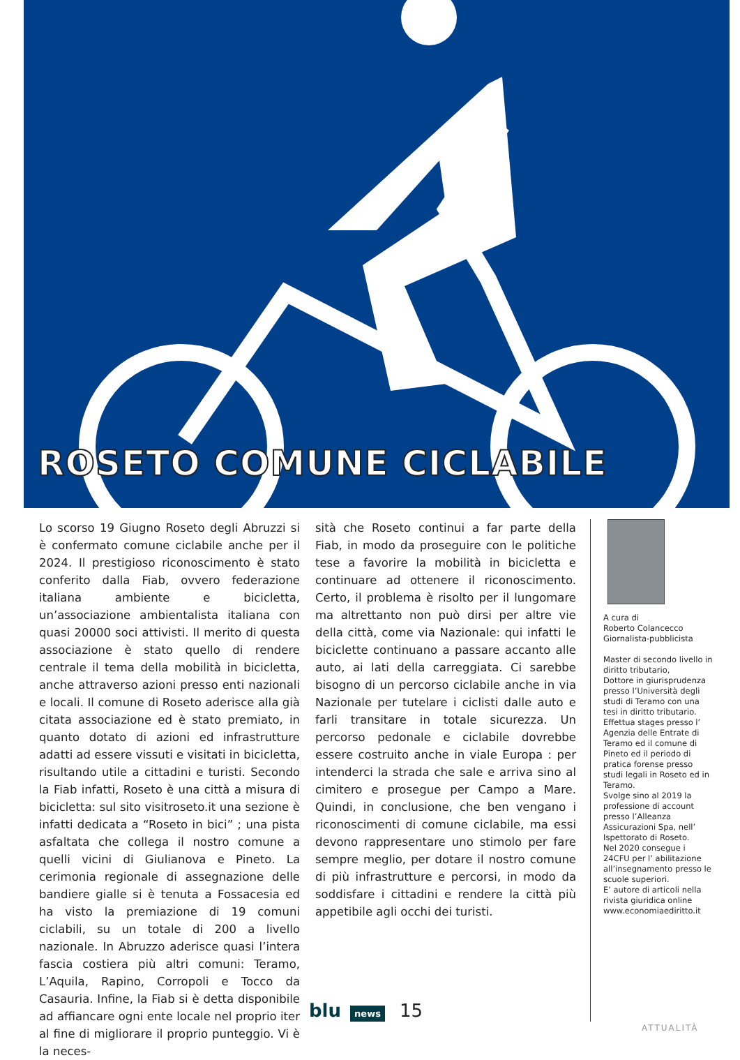ROSETO COMUNE CICLABILE
Lo scorso 19 Giugno Roseto degli Abruzzi si è confermato comune ciclabile anche per il 2024. Il prestigioso riconoscimento è stato conferito dalla Fiab, ovvero federazione italiana ambiente e bicicletta, un’associazione ambientalista italiana con quasi 20000 soci attivisti. Il merito di questa associazione è stato quello di rendere centrale il tema della mobilità in bicicletta, anche attraverso azioni presso enti nazionali e locali. Il comune di Roseto aderisce alla già citata associazione ed è stato premiato, in quanto dotato di azioni ed infrastrutture adatti ad essere vissuti e visitati in bicicletta, risultando utile a cittadini e turisti. Secondo la Fiab infatti, Roseto è una città a misura di bicicletta: sul sito visitroseto.it una sezione è infatti dedicata a “Roseto in bici” ; una pista asfaltata che collega il nostro comune a quelli vicini di Giulianova e Pineto. La cerimonia regionale di assegnazione delle bandiere gialle si è tenuta a Fossacesia ed ha visto la premiazione di 19 comuni ciclabili, su un totale di 200 a livello nazionale. In Abruzzo aderisce quasi l’intera fascia costiera più altri comuni: Teramo, L’Aquila, Rapino, Corropoli e Tocco da Casauria. Infine, la Fiab si è detta disponibile ad affiancare ogni ente locale nel proprio iter al fine di migliorare il proprio punteggio. Vi è la neces-
sità che Roseto continui a far parte della Fiab, in modo da proseguire con le politiche tese a favorire la mobilità in bicicletta e continuare ad ottenere il riconoscimento. Certo, il problema è risolto per il lungomare ma altrettanto non può dirsi per altre vie della città, come via Nazionale: qui infatti le biciclette continuano a passare accanto alle auto, ai lati della carreggiata. Ci sarebbe bisogno di un percorso ciclabile anche in via Nazionale per tutelare i ciclisti dalle auto e farli transitare in totale sicurezza. Un percorso pedonale e ciclabile dovrebbe essere costruito anche in viale Europa : per intenderci la strada che sale e arriva sino al cimitero e prosegue per Campo a Mare. Quindi, in conclusione, che ben vengano i riconoscimenti di comune ciclabile, ma essi devono rappresentare uno stimolo per fare sempre meglio, per dotare il nostro comune di più infrastrutture e percorsi, in modo da soddisfare i cittadini e rendere la città più appetibile agli occhi dei turisti.
A cura di
Roberto Colancecco
Giornalista-pubblicista
Master di secondo livello in diritto tributario,
Dottore in giurisprudenza presso l’Università degli studi di Teramo con una tesi in diritto tributario.
Effettua stages presso l’ Agenzia delle Entrate di Teramo ed il comune di Pineto ed il periodo di pratica forense presso studi legali in Roseto ed in Teramo.
Svolge sino al 2019 la professione di account presso l’Alleanza Assicurazioni Spa, nell’ Ispettorato di Roseto.
Nel 2020 consegue i 24CFU per l’ abilitazione all’insegnamento presso le scuole superiori.
E’ autore di articoli nella rivista giuridica online www.economiaediritto.it
blu news 15
ATTUALITÀ